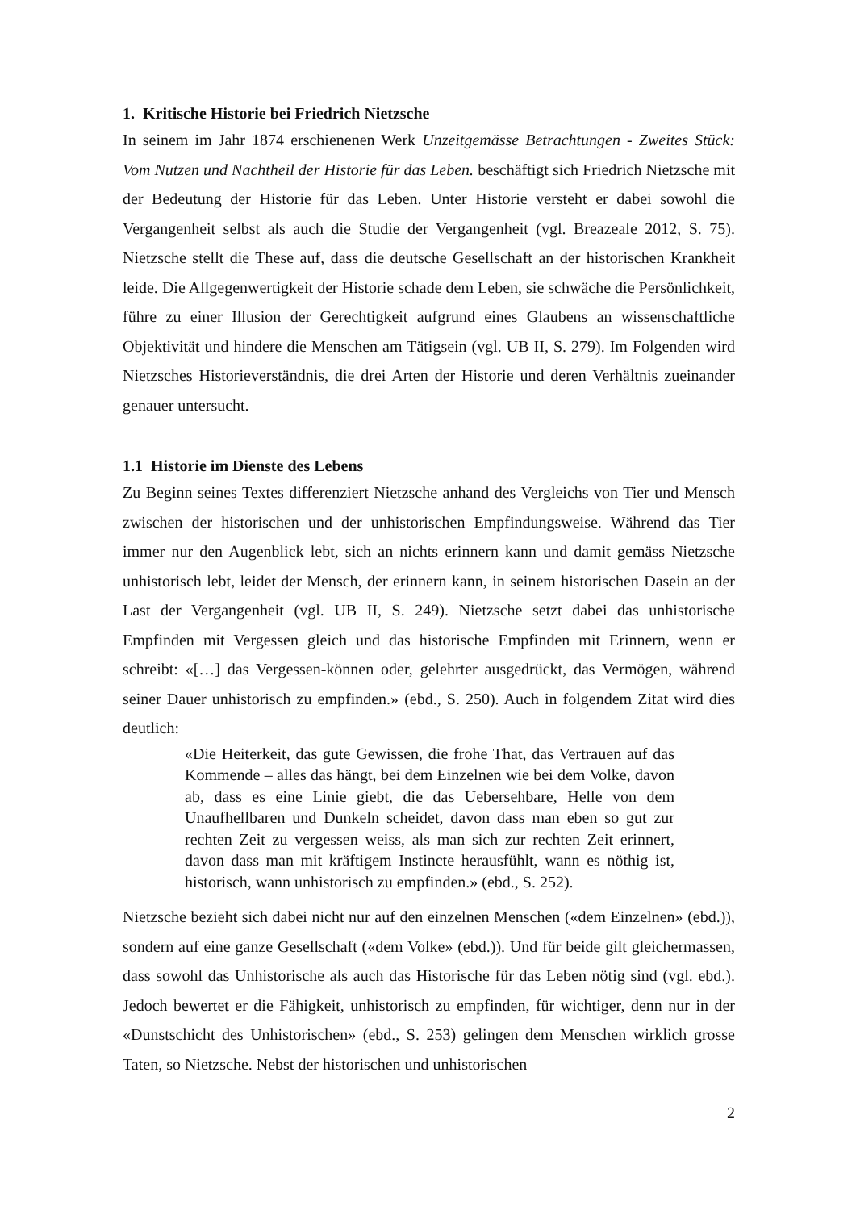1. Kritische Historie bei Friedrich Nietzsche
In seinem im Jahr 1874 erschienenen Werk Unzeitgemässe Betrachtungen - Zweites Stück: Vom Nutzen und Nachtheil der Historie für das Leben. beschäftigt sich Friedrich Nietzsche mit der Bedeutung der Historie für das Leben. Unter Historie versteht er dabei sowohl die Vergangenheit selbst als auch die Studie der Vergangenheit (vgl. Breazeale 2012, S. 75). Nietzsche stellt die These auf, dass die deutsche Gesellschaft an der historischen Krankheit leide. Die Allgegenwertigkeit der Historie schade dem Leben, sie schwäche die Persönlichkeit, führe zu einer Illusion der Gerechtigkeit aufgrund eines Glaubens an wissenschaftliche Objektivität und hindere die Menschen am Tätigsein (vgl. UB II, S. 279). Im Folgenden wird Nietzsches Historieverständnis, die drei Arten der Historie und deren Verhältnis zueinander genauer untersucht.
1.1 Historie im Dienste des Lebens
Zu Beginn seines Textes differenziert Nietzsche anhand des Vergleichs von Tier und Mensch zwischen der historischen und der unhistorischen Empfindungsweise. Während das Tier immer nur den Augenblick lebt, sich an nichts erinnern kann und damit gemäss Nietzsche unhistorisch lebt, leidet der Mensch, der erinnern kann, in seinem historischen Dasein an der Last der Vergangenheit (vgl. UB II, S. 249). Nietzsche setzt dabei das unhistorische Empfinden mit Vergessen gleich und das historische Empfinden mit Erinnern, wenn er schreibt: «[…] das Vergessen-können oder, gelehrter ausgedrückt, das Vermögen, während seiner Dauer unhistorisch zu empfinden.» (ebd., S. 250). Auch in folgendem Zitat wird dies deutlich:
«Die Heiterkeit, das gute Gewissen, die frohe That, das Vertrauen auf das Kommende – alles das hängt, bei dem Einzelnen wie bei dem Volke, davon ab, dass es eine Linie giebt, die das Uebersehbare, Helle von dem Unaufhellbaren und Dunkeln scheidet, davon dass man eben so gut zur rechten Zeit zu vergessen weiss, als man sich zur rechten Zeit erinnert, davon dass man mit kräftigem Instincte herausfühlt, wann es nöthig ist, historisch, wann unhistorisch zu empfinden.» (ebd., S. 252).
Nietzsche bezieht sich dabei nicht nur auf den einzelnen Menschen («dem Einzelnen» (ebd.)), sondern auf eine ganze Gesellschaft («dem Volke» (ebd.)). Und für beide gilt gleichermassen, dass sowohl das Unhistorische als auch das Historische für das Leben nötig sind (vgl. ebd.). Jedoch bewertet er die Fähigkeit, unhistorisch zu empfinden, für wichtiger, denn nur in der «Dunstschicht des Unhistorischen» (ebd., S. 253) gelingen dem Menschen wirklich grosse Taten, so Nietzsche. Nebst der historischen und unhistorischen
2